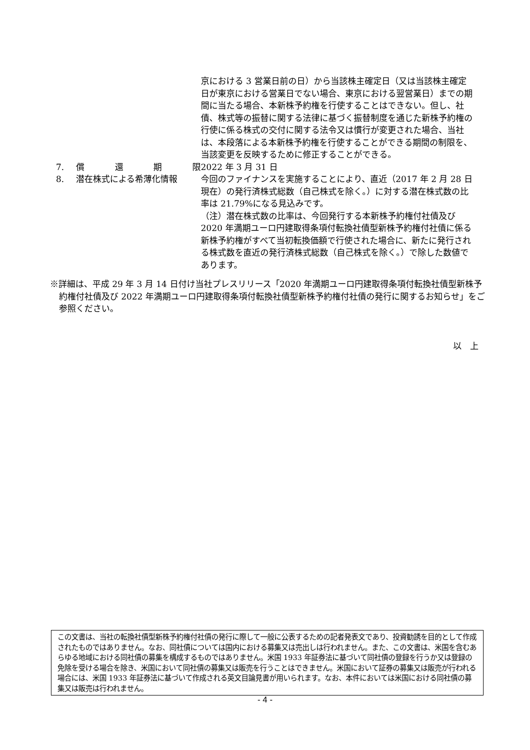| | | 京における 3 営業日前の日）から当該株主確定日（又は当該株主確定日が東京における営業日でない場合、東京における翌営業日）までの期間に当たる場合、本新株予約権を行使することはできない。但し、社債、株式等の振替に関する法律に基づく振替制度を通じた新株予約権の行使に係る株式の交付に関する法令又は慣行が変更された場合、当社は、本段落による本新株予約権を行使することができる期間の制限を、当該変更を反映するために修正することができる。 |
| 7. | 償 還 期 限 | 2022 年 3 月 31 日 |
| 8. | 潜在株式による希薄化情報 | 今回のファイナンスを実施することにより、直近（2017 年 2 月 28 日現在）の発行済株式総数（自己株式を除く。）に対する潜在株式数の比率は 21.79%になる見込みです。 （注）潜在株式数の比率は、今回発行する本新株予約権付社債及び 2020 年満期ユーロ円建取得条項付転換社債型新株予約権付社債に係る新株予約権がすべて当初転換価額で行使された場合に、新たに発行される株式数を直近の発行済株式総数（自己株式を除く。）で除した数値であります。 |
※詳細は、平成 29 年 3 月 14 日付け当社プレスリリース「2020 年満期ユーロ円建取得条項付転換社債型新株予約権付社債及び 2022 年満期ユーロ円建取得条項付転換社債型新株予約権付社債の発行に関するお知らせ」をご参照ください。
以　上
この文書は、当社の転換社債型新株予約権付社債の発行に際して一般に公表するための記者発表文であり、投資勧誘を目的として作成されたものではありません。なお、同社債については国内における募集又は売出しは行われません。また、この文書は、米国を含むあらゆる地域における同社債の募集を構成するものではありません。米国 1933 年証券法に基づいて同社債の登録を行うか又は登録の免除を受ける場合を除き、米国において同社債の募集又は販売を行うことはできません。米国において証券の募集又は販売が行われる場合には、米国 1933 年証券法に基づいて作成される英文目論見書が用いられます。なお、本件においては米国における同社債の募集又は販売は行われません。
- 4 -